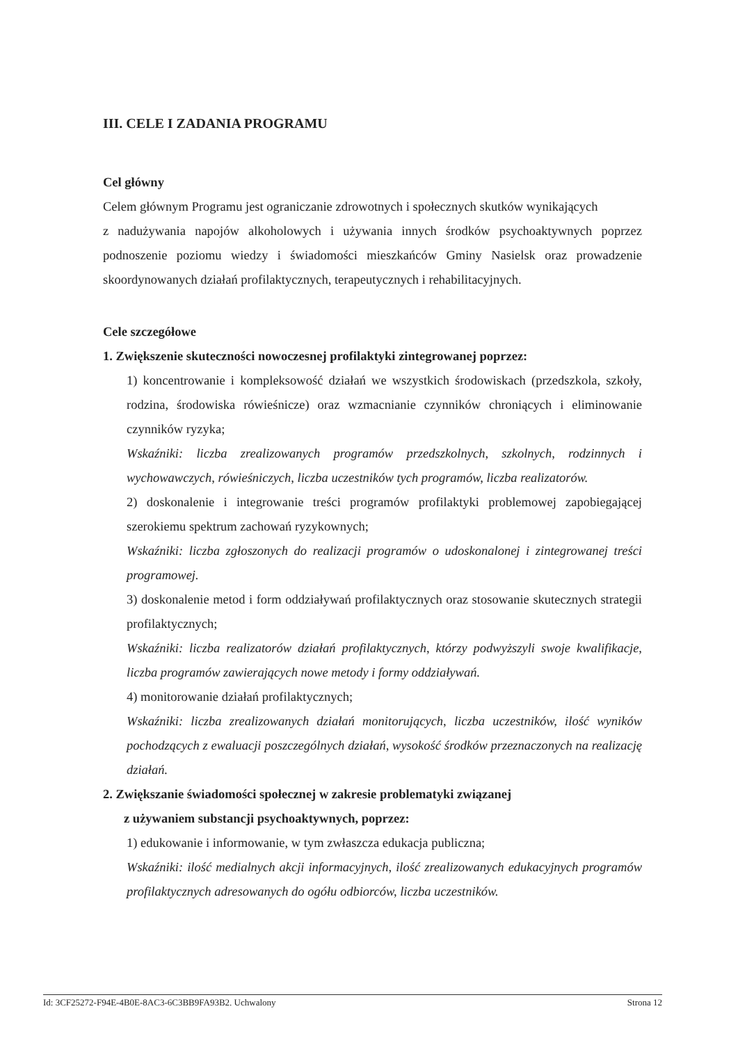III. CELE I ZADANIA PROGRAMU
Cel główny
Celem głównym Programu jest ograniczanie zdrowotnych i społecznych skutków wynikających
z nadużywania napojów alkoholowych i używania innych środków psychoaktywnych poprzez podnoszenie poziomu wiedzy i świadomości mieszkańców Gminy Nasielsk oraz prowadzenie skoordynowanych działań profilaktycznych, terapeutycznych i rehabilitacyjnych.
Cele szczegółowe
1. Zwiększenie skuteczności nowoczesnej profilaktyki zintegrowanej poprzez:
1) koncentrowanie i kompleksowość działań we wszystkich środowiskach (przedszkola, szkoły, rodzina, środowiska rówieśnicze) oraz wzmacnianie czynników chroniących i eliminowanie czynników ryzyka;
Wskaźniki: liczba zrealizowanych programów przedszkolnych, szkolnych, rodzinnych i wychowawczych, rówieśniczych, liczba uczestników tych programów, liczba realizatorów.
2) doskonalenie i integrowanie treści programów profilaktyki problemowej zapobiegającej szerokiemu spektrum zachowań ryzykownych;
Wskaźniki: liczba zgłoszonych do realizacji programów o udoskonalonej i zintegrowanej treści programowej.
3) doskonalenie metod i form oddziaływań profilaktycznych oraz stosowanie skutecznych strategii profilaktycznych;
Wskaźniki: liczba realizatorów działań profilaktycznych, którzy podwyższyli swoje kwalifikacje, liczba programów zawierających nowe metody i formy oddziaływań.
4) monitorowanie działań profilaktycznych;
Wskaźniki: liczba zrealizowanych działań monitorujących, liczba uczestników, ilość wyników pochodzących z ewaluacji poszczególnych działań, wysokość środków przeznaczonych na realizację działań.
2. Zwiększanie świadomości społecznej w zakresie problematyki związanej
z używaniem substancji psychoaktywnych, poprzez:
1) edukowanie i informowanie, w tym zwłaszcza edukacja publiczna;
Wskaźniki: ilość medialnych akcji informacyjnych, ilość zrealizowanych edukacyjnych programów profilaktycznych adresowanych do ogółu odbiorców, liczba uczestników.
Id: 3CF25272-F94E-4B0E-8AC3-6C3BB9FA93B2. Uchwalony Strona 12